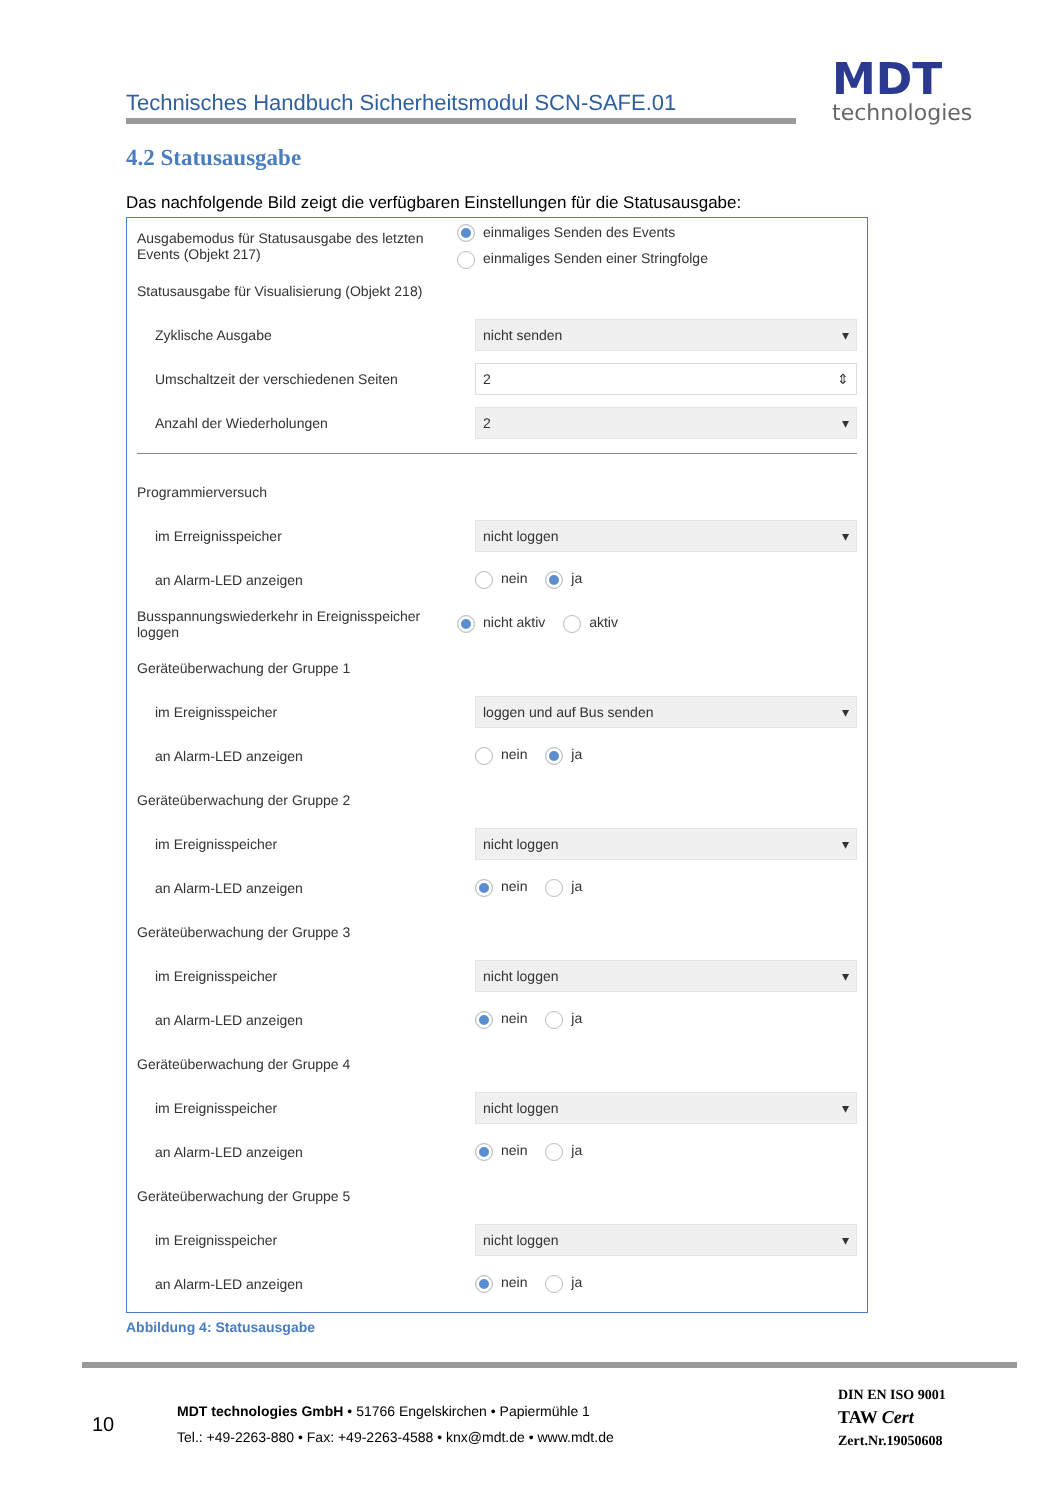Technisches Handbuch Sicherheitsmodul SCN-SAFE.01 MDT
technologies
4.2 Statusausgabe
Das nachfolgende Bild zeigt die verfügbaren Einstellungen für die Statusausgabe:
Ausgabemodus für Statusausgabe des letzten Events (Objekt 217)
einmaliges Senden des Events
einmaliges Senden einer Stringfolge
Statusausgabe für Visualisierung (Objekt 218)
Zyklische Ausgabe
nicht senden ▾
Umschaltzeit der verschiedenen Seiten
2 ⇕
Anzahl der Wiederholungen
2 ▾
Programmierversuch
im Erreignisspeicher
nicht loggen ▾
an Alarm-LED anzeigen nein ja
Busspannungswiederkehr in Ereignisspeicher loggen
nicht aktiv aktiv
Geräteüberwachung der Gruppe 1
im Ereignisspeicher
loggen und auf Bus senden ▾
an Alarm-LED anzeigen nein ja
Geräteüberwachung der Gruppe 2
im Ereignisspeicher
nicht loggen ▾
an Alarm-LED anzeigen nein ja
Geräteüberwachung der Gruppe 3
im Ereignisspeicher
nicht loggen ▾
an Alarm-LED anzeigen nein ja
Geräteüberwachung der Gruppe 4
im Ereignisspeicher
nicht loggen ▾
an Alarm-LED anzeigen nein ja
Geräteüberwachung der Gruppe 5
im Ereignisspeicher
nicht loggen ▾
an Alarm-LED anzeigen nein ja
Abbildung 4: Statusausgabe
10
MDT technologies GmbH • 51766 Engelskirchen • Papiermühle 1
Tel.: +49-2263-880 • Fax: +49-2263-4588 • knx@mdt.de • www.mdt.de
DIN EN ISO 9001
TAW Cert
Zert.Nr.19050608